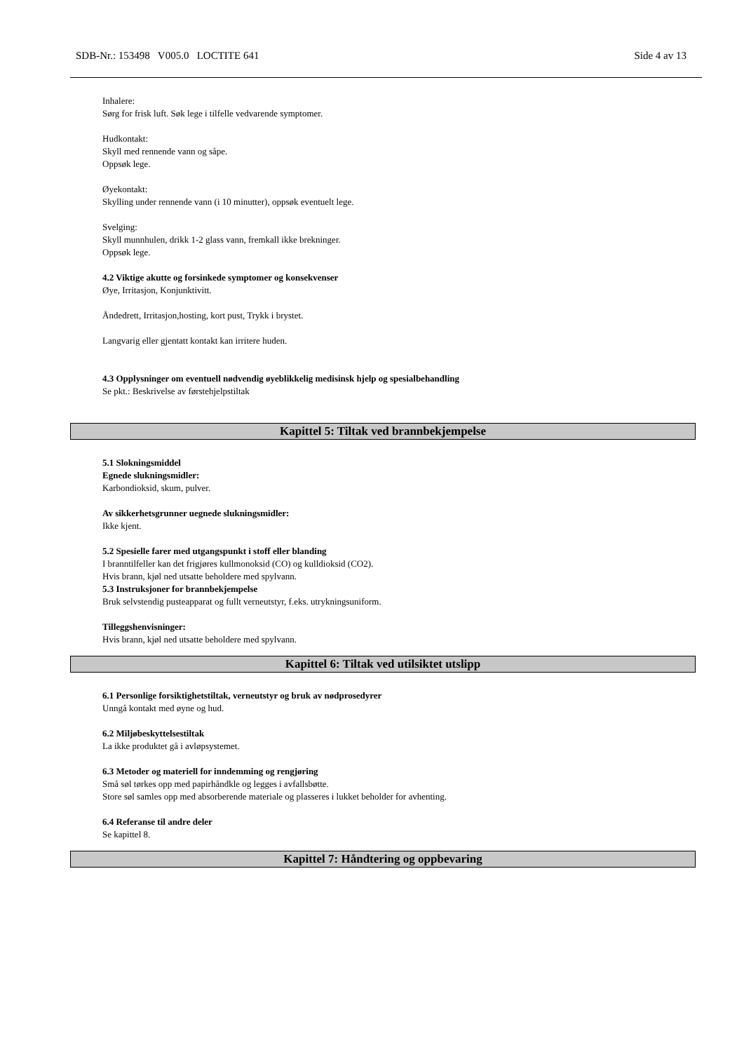SDB-Nr.: 153498 V005.0 LOCTITE 641 Side 4 av 13
Inhalere:
Sørg for frisk luft. Søk lege i tilfelle vedvarende symptomer.
Hudkontakt:
Skyll med rennende vann og såpe.
Oppsøk lege.
Øyekontakt:
Skylling under rennende vann (i 10 minutter), oppsøk eventuelt lege.
Svelging:
Skyll munnhulen, drikk 1-2 glass vann, fremkall ikke brekninger.
Oppsøk lege.
4.2 Viktige akutte og forsinkede symptomer og konsekvenser
Øye, Irritasjon, Konjunktivitt.
Åndedrett, Irritasjon,hosting, kort pust, Trykk i brystet.
Langvarig eller gjentatt kontakt kan irritere huden.
4.3 Opplysninger om eventuell nødvendig øyeblikkelig medisinsk hjelp og spesialbehandling
Se pkt.: Beskrivelse av førstehjelpstiltak
Kapittel 5: Tiltak ved brannbekjempelse
5.1 Slokningsmiddel
Egnede slukningsmidler:
Karbondioksid, skum, pulver.
Av sikkerhetsgrunner uegnede slukningsmidler:
Ikke kjent.
5.2 Spesielle farer med utgangspunkt i stoff eller blanding
I branntilfeller kan det frigjøres kullmonoksid (CO) og kulldioksid (CO2).
Hvis brann, kjøl ned utsatte beholdere med spylvann.
5.3 Instruksjoner for brannbekjempelse
Bruk selvstendig pusteapparat og fullt verneutstyr, f.eks. utrykningsuniform.
Tilleggshenvisninger:
Hvis brann, kjøl ned utsatte beholdere med spylvann.
Kapittel 6: Tiltak ved utilsiktet utslipp
6.1 Personlige forsiktighetstiltak, verneutstyr og bruk av nødprosedyrer
Unngå kontakt med øyne og hud.
6.2 Miljøbeskyttelsestiltak
La ikke produktet gå i avløpsystemet.
6.3 Metoder og materiell for inndemming og rengjøring
Små søl tørkes opp med papirhåndkle og legges i avfallsbøtte.
Store søl samles opp med absorberende materiale og plasseres i lukket beholder for avhenting.
6.4 Referanse til andre deler
Se kapittel 8.
Kapittel 7: Håndtering og oppbevaring